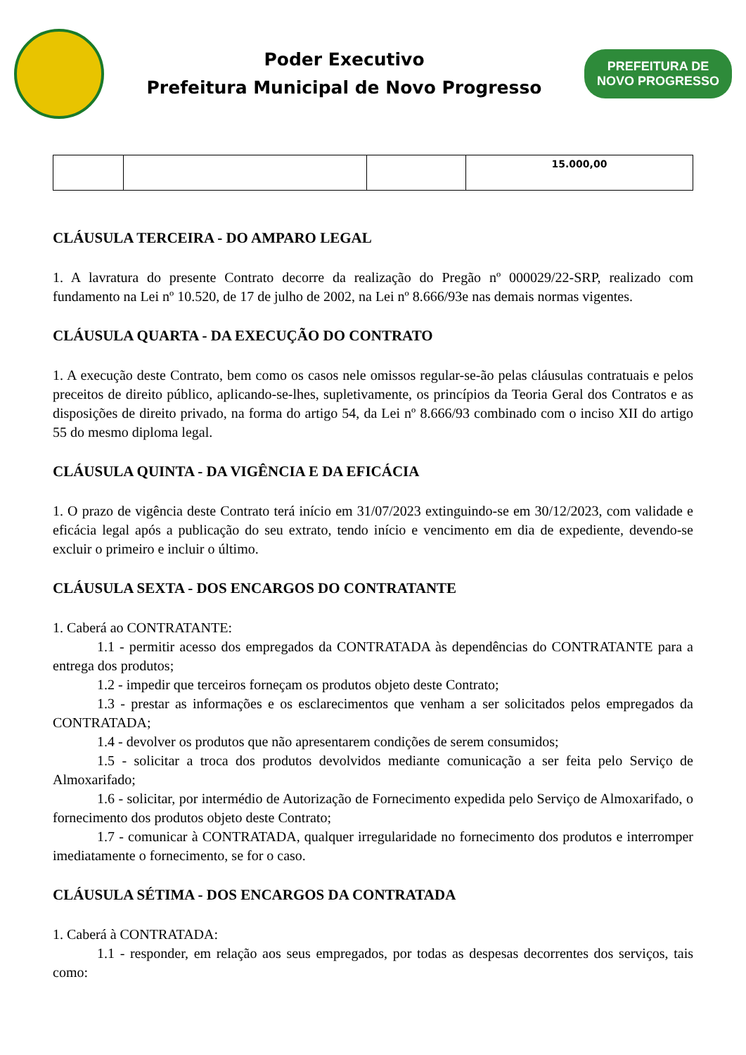Poder Executivo
Prefeitura Municipal de Novo Progresso
PREFEITURA DE
NOVO PROGRESSO
| | | | 15.000,00 |
CLÁUSULA TERCEIRA - DO AMPARO LEGAL
1. A lavratura do presente Contrato decorre da realização do Pregão nº 000029/22-SRP, realizado com fundamento na Lei nº 10.520, de 17 de julho de 2002, na Lei nº 8.666/93e nas demais normas vigentes.
CLÁUSULA QUARTA - DA EXECUÇÃO DO CONTRATO
1. A execução deste Contrato, bem como os casos nele omissos regular-se-ão pelas cláusulas contratuais e pelos preceitos de direito público, aplicando-se-lhes, supletivamente, os princípios da Teoria Geral dos Contratos e as disposições de direito privado, na forma do artigo 54, da Lei nº 8.666/93 combinado com o inciso XII do artigo 55 do mesmo diploma legal.
CLÁUSULA QUINTA - DA VIGÊNCIA E DA EFICÁCIA
1. O prazo de vigência deste Contrato terá início em 31/07/2023 extinguindo-se em 30/12/2023, com validade e eficácia legal após a publicação do seu extrato, tendo início e vencimento em dia de expediente, devendo-se excluir o primeiro e incluir o último.
CLÁUSULA SEXTA - DOS ENCARGOS DO CONTRATANTE
1. Caberá ao CONTRATANTE:
1.1 - permitir acesso dos empregados da CONTRATADA às dependências do CONTRATANTE para a entrega dos produtos;
1.2 - impedir que terceiros forneçam os produtos objeto deste Contrato;
1.3 - prestar as informações e os esclarecimentos que venham a ser solicitados pelos empregados da CONTRATADA;
1.4 - devolver os produtos que não apresentarem condições de serem consumidos;
1.5 - solicitar a troca dos produtos devolvidos mediante comunicação a ser feita pelo Serviço de Almoxarifado;
1.6 - solicitar, por intermédio de Autorização de Fornecimento expedida pelo Serviço de Almoxarifado, o fornecimento dos produtos objeto deste Contrato;
1.7 - comunicar à CONTRATADA, qualquer irregularidade no fornecimento dos produtos e interromper imediatamente o fornecimento, se for o caso.
CLÁUSULA SÉTIMA - DOS ENCARGOS DA CONTRATADA
1. Caberá à CONTRATADA:
1.1 - responder, em relação aos seus empregados, por todas as despesas decorrentes dos serviços, tais como: